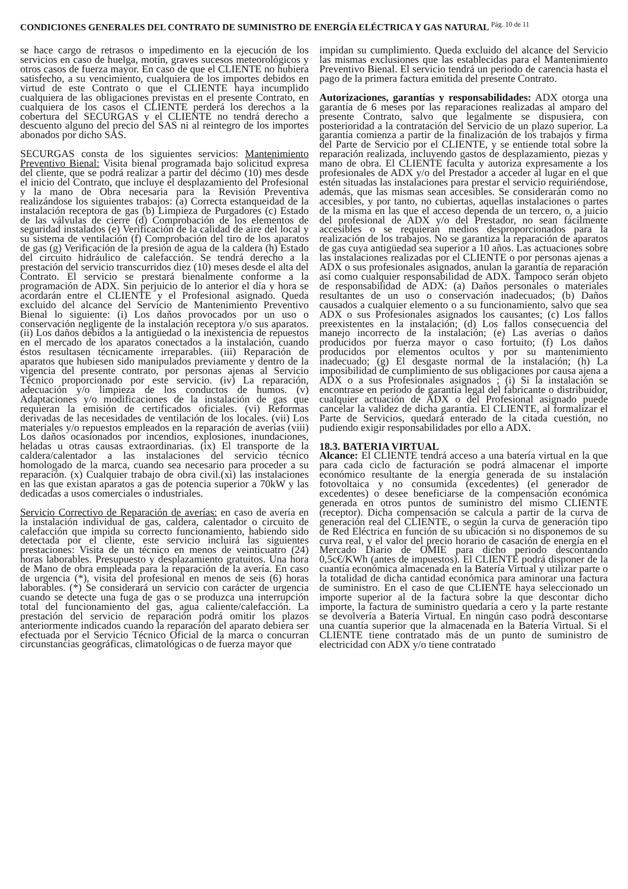CONDICIONES GENERALES DEL CONTRATO DE SUMINISTRO DE ENERGÍA ELÉCTRICA Y GAS NATURAL <sup>Pág. 10 de 11</sup>
se hace cargo de retrasos o impedimento en la ejecución de los servicios en caso de huelga, motín, graves sucesos meteorológicos y otros casos de fuerza mayor. En caso de que el CLIENTE no hubiera satisfecho, a su vencimiento, cualquiera de los importes debidos en virtud de este Contrato o que el CLIENTE haya incumplido cualquiera de las obligaciones previstas en el presente Contrato, en cualquiera de los casos el CLIENTE perderá los derechos a la cobertura del SECURGAS y el CLIENTE no tendrá derecho a descuento alguno del precio del SAS ni al reintegro de los importes abonados por dicho SAS.
SECURGAS consta de los siguientes servicios: Mantenimiento Preventivo Bienal: Visita bienal programada bajo solicitud expresa del cliente, que se podrá realizar a partir del décimo (10) mes desde el inicio del Contrato, que incluye el desplazamiento del Profesional y la mano de Obra necesaria para la Revisión Preventiva realizándose los siguientes trabajos: (a) Correcta estanqueidad de la instalación receptora de gas (b) Limpieza de Purgadores (c) Estado de las válvulas de cierre (d) Comprobación de los elementos de seguridad instalados (e) Verificación de la calidad de aire del local y su sistema de ventilación (f) Comprobación del tiro de los aparatos de gas (g) Verificación de la presión de agua de la caldera (h) Estado del circuito hidráulico de calefacción. Se tendrá derecho a la prestación del servicio transcurridos diez (10) meses desde el alta del Contrato. El servicio se prestará bienalmente conforme a la programación de ADX. Sin perjuicio de lo anterior el día y hora se acordarán entre el CLIENTE y el Profesional asignado. Queda excluido del alcance del Servicio de Mantenimiento Preventivo Bienal lo siguiente: (i) Los daños provocados por un uso o conservación negligente de la instalación receptora y/o sus aparatos. (ii) Los daños debidos a la antigüedad o la inexistencia de repuestos en el mercado de los aparatos conectados a la instalación, cuando éstos resultasen técnicamente irreparables. (iii) Reparación de aparatos que hubiesen sido manipulados previamente y dentro de la vigencia del presente contrato, por personas ajenas al Servicio Técnico proporcionado por este servicio. (iv) La reparación, adecuación y/o limpieza de los conductos de humos. (v) Adaptaciones y/o modificaciones de la instalación de gas que requieran la emisión de certificados oficiales. (vi) Reformas derivadas de las necesidades de ventilación de los locales. (vii) Los materiales y/o repuestos empleados en la reparación de averías (viii) Los daños ocasionados por incendios, explosiones, inundaciones, heladas u otras causas extraordinarias. (ix) El transporte de la caldera/calentador a las instalaciones del servicio técnico homologado de la marca, cuando sea necesario para proceder a su reparación. (x) Cualquier trabajo de obra civil.(xi) las instalaciones en las que existan aparatos a gas de potencia superior a 70kW y las dedicadas a usos comerciales o industriales.
Servicio Correctivo de Reparación de averías: en caso de avería en la instalación individual de gas, caldera, calentador o circuito de calefacción que impida su correcto funcionamiento, habiendo sido detectada por el cliente, este servicio incluirá las siguientes prestaciones: Visita de un técnico en menos de veinticuatro (24) horas laborables. Presupuesto y desplazamiento gratuitos. Una hora de Mano de obra empleada para la reparación de la avería. En caso de urgencia (*), visita del profesional en menos de seis (6) horas laborables. (*) Se considerará un servicio con carácter de urgencia cuando se detecte una fuga de gas o se produzca una interrupción total del funcionamiento del gas, agua caliente/calefacción. La prestación del servicio de reparación podrá omitir los plazos anteriormente indicados cuando la reparación del aparato debiera ser efectuada por el Servicio Técnico Oficial de la marca o concurran circunstancias geográficas, climatológicas o de fuerza mayor que
impidan su cumplimiento. Queda excluido del alcance del Servicio las mismas exclusiones que las establecidas para el Mantenimiento Preventivo Bienal. El servicio tendrá un periodo de carencia hasta el pago de la primera factura emitida del presente Contrato.
Autorizaciones, garantías y responsabilidades: ADX otorga una garantía de 6 meses por las reparaciones realizadas al amparo del presente Contrato, salvo que legalmente se dispusiera, con posterioridad a la contratación del Servicio de un plazo superior. La garantía comienza a partir de la finalización de los trabajos y firma del Parte de Servicio por el CLIENTE, y se entiende total sobre la reparación realizada, incluyendo gastos de desplazamiento, piezas y mano de obra. El CLIENTE faculta y autoriza expresamente a los profesionales de ADX y/o del Prestador a acceder al lugar en el que estén situadas las instalaciones para prestar el servicio requiriéndose, además, que las mismas sean accesibles. Se considerarán como no accesibles, y por tanto, no cubiertas, aquellas instalaciones o partes de la misma en las que el acceso dependa de un tercero, o, a juicio del profesional de ADX y/o del Prestador, no sean fácilmente accesibles o se requieran medios desproporcionados para la realización de los trabajos. No se garantiza la reparación de aparatos de gas cuya antigüedad sea superior a 10 años. Las actuaciones sobre las instalaciones realizadas por el CLIENTE o por personas ajenas a ADX o sus profesionales asignados, anulan la garantía de reparación así como cualquier responsabilidad de ADX. Tampoco serán objeto de responsabilidad de ADX: (a) Daños personales o materiales resultantes de un uso o conservación inadecuados; (b) Daños causados a cualquier elemento o a su funcionamiento, salvo que sea ADX o sus Profesionales asignados los causantes; (c) Los fallos preexistentes en la instalación; (d) Los fallos consecuencia del manejo incorrecto de la instalación; (e) Las averías o daños producidos por fuerza mayor o caso fortuito; (f) Los daños producidos por elementos ocultos y por su mantenimiento inadecuado; (g) El desgaste normal de la instalación; (h) La imposibilidad de cumplimiento de sus obligaciones por causa ajena a ADX o a sus Profesionales asignados ; (i) Si la instalación se encontrase en periodo de garantía legal del fabricante o distribuidor, cualquier actuación de ADX o del Profesional asignado puede cancelar la validez de dicha garantía. El CLIENTE, al formalizar el Parte de Servicios, quedará enterado de la citada cuestión, no pudiendo exigir responsabilidades por ello a ADX.
18.3. BATERIA VIRTUAL
Alcance: El CLIENTE tendrá acceso a una batería virtual en la que para cada ciclo de facturación se podrá almacenar el importe económico resultante de la energía generada de su instalación fotovoltaica y no consumida (excedentes) (el generador de excedentes) o desee beneficiarse de la compensación económica generada en otros puntos de suministro del mismo CLIENTE (receptor). Dicha compensación se calcula a partir de la curva de generación real del CLIENTE, o según la curva de generación tipo de Red Eléctrica en función de su ubicación si no disponemos de su curva real, y el valor del precio horario de casación de energía en el Mercado Diario de OMIE para dicho periodo descontando 0,5c€/KWh (antes de impuestos). El CLIENTE podrá disponer de la cuantía económica almacenada en la Batería Virtual y utilizar parte o la totalidad de dicha cantidad económica para aminorar una factura de suministro. En el caso de que CLIENTE haya seleccionado un importe superior al de la factura sobre la que descontar dicho importe, la factura de suministro quedaría a cero y la parte restante se devolvería a Batería Virtual. En ningún caso podrá descontarse una cuantía superior que la almacenada en la Batería Virtual. Si el CLIENTE tiene contratado más de un punto de suministro de electricidad con ADX y/o tiene contratado